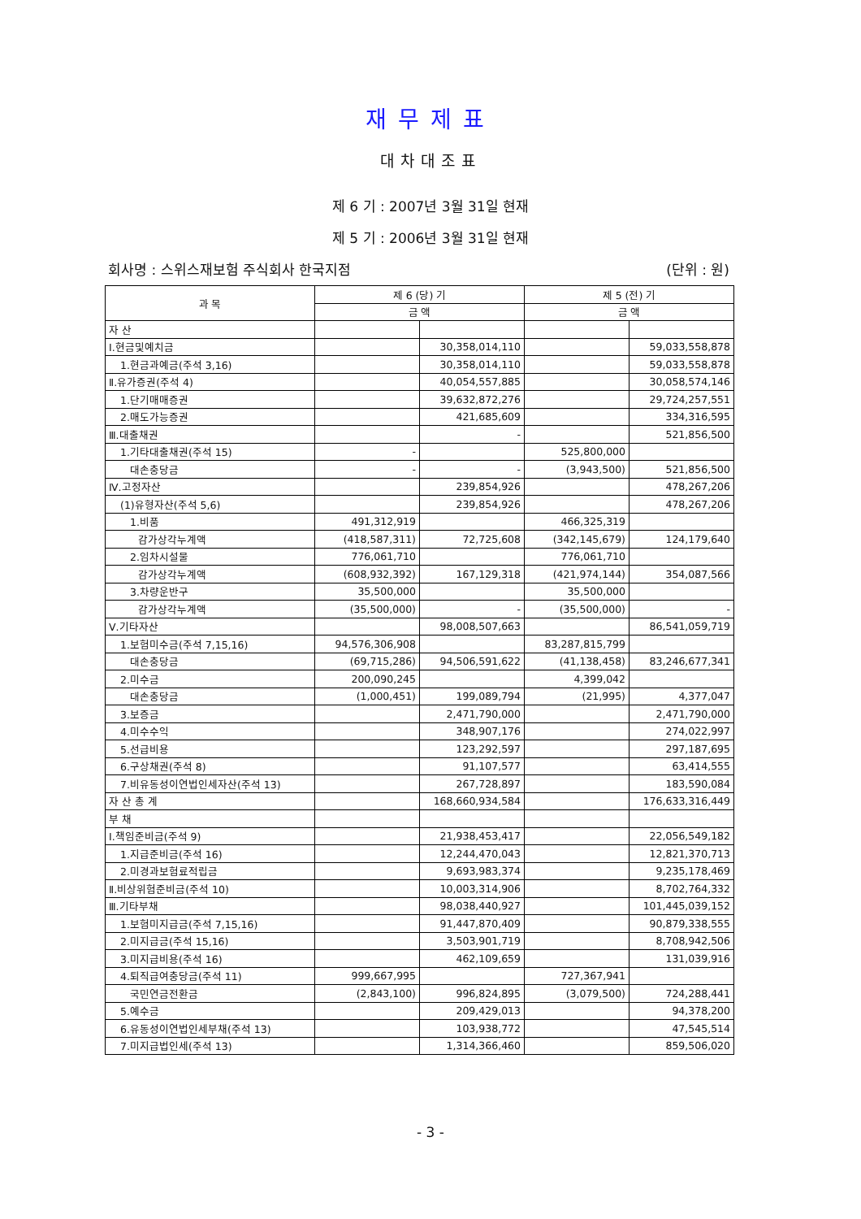재무제표
대차대조표
제 6 기 : 2007년 3월 31일 현재
제 5 기 : 2006년 3월 31일 현재
회사명 : 스위스재보험 주식회사 한국지점 (단위 : 원)
| 과 목 | 제 6 (당) 기 | | 제 5 (전) 기 | |
| --- | --- | --- | --- | --- |
| | 금 액 | | 금 액 | |
| 자 산 | | | | |
| Ⅰ.현금및예치금 | | 30,358,014,110 | | 59,033,558,878 |
| 1.현금과예금(주석 3,16) | | 30,358,014,110 | | 59,033,558,878 |
| Ⅱ.유가증권(주석 4) | | 40,054,557,885 | | 30,058,574,146 |
| 1.단기매매증권 | | 39,632,872,276 | | 29,724,257,551 |
| 2.매도가능증권 | | 421,685,609 | | 334,316,595 |
| Ⅲ.대출채권 | | - | | 521,856,500 |
| 1.기타대출채권(주석 15) | - | | 525,800,000 | |
| 대손충당금 | - | - | (3,943,500) | 521,856,500 |
| Ⅳ.고정자산 | | 239,854,926 | | 478,267,206 |
| (1)유형자산(주석 5,6) | | 239,854,926 | | 478,267,206 |
| 1.비품 | 491,312,919 | | 466,325,319 | |
| 감가상각누계액 | (418,587,311) | 72,725,608 | (342,145,679) | 124,179,640 |
| 2.임차시설물 | 776,061,710 | | 776,061,710 | |
| 감가상각누계액 | (608,932,392) | 167,129,318 | (421,974,144) | 354,087,566 |
| 3.차량운반구 | 35,500,000 | | 35,500,000 | |
| 감가상각누계액 | (35,500,000) | - | (35,500,000) | - |
| Ⅴ.기타자산 | | 98,008,507,663 | | 86,541,059,719 |
| 1.보험미수금(주석 7,15,16) | 94,576,306,908 | | 83,287,815,799 | |
| 대손충당금 | (69,715,286) | 94,506,591,622 | (41,138,458) | 83,246,677,341 |
| 2.미수금 | 200,090,245 | | 4,399,042 | |
| 대손충당금 | (1,000,451) | 199,089,794 | (21,995) | 4,377,047 |
| 3.보증금 | | 2,471,790,000 | | 2,471,790,000 |
| 4.미수수익 | | 348,907,176 | | 274,022,997 |
| 5.선급비용 | | 123,292,597 | | 297,187,695 |
| 6.구상채권(주석 8) | | 91,107,577 | | 63,414,555 |
| 7.비유동성이연법인세자산(주석 13) | | 267,728,897 | | 183,590,084 |
| 자 산 총 계 | | 168,660,934,584 | | 176,633,316,449 |
| 부 채 | | | | |
| Ⅰ.책임준비금(주석 9) | | 21,938,453,417 | | 22,056,549,182 |
| 1.지급준비금(주석 16) | | 12,244,470,043 | | 12,821,370,713 |
| 2.미경과보험료적립금 | | 9,693,983,374 | | 9,235,178,469 |
| Ⅱ.비상위험준비금(주석 10) | | 10,003,314,906 | | 8,702,764,332 |
| Ⅲ.기타부채 | | 98,038,440,927 | | 101,445,039,152 |
| 1.보험미지급금(주석 7,15,16) | | 91,447,870,409 | | 90,879,338,555 |
| 2.미지급금(주석 15,16) | | 3,503,901,719 | | 8,708,942,506 |
| 3.미지급비용(주석 16) | | 462,109,659 | | 131,039,916 |
| 4.퇴직급여충당금(주석 11) | 999,667,995 | | 727,367,941 | |
| 국민연금전환금 | (2,843,100) | 996,824,895 | (3,079,500) | 724,288,441 |
| 5.예수금 | | 209,429,013 | | 94,378,200 |
| 6.유동성이연법인세부채(주석 13) | | 103,938,772 | | 47,545,514 |
| 7.미지급법인세(주석 13) | | 1,314,366,460 | | 859,506,020 |
- 3 -